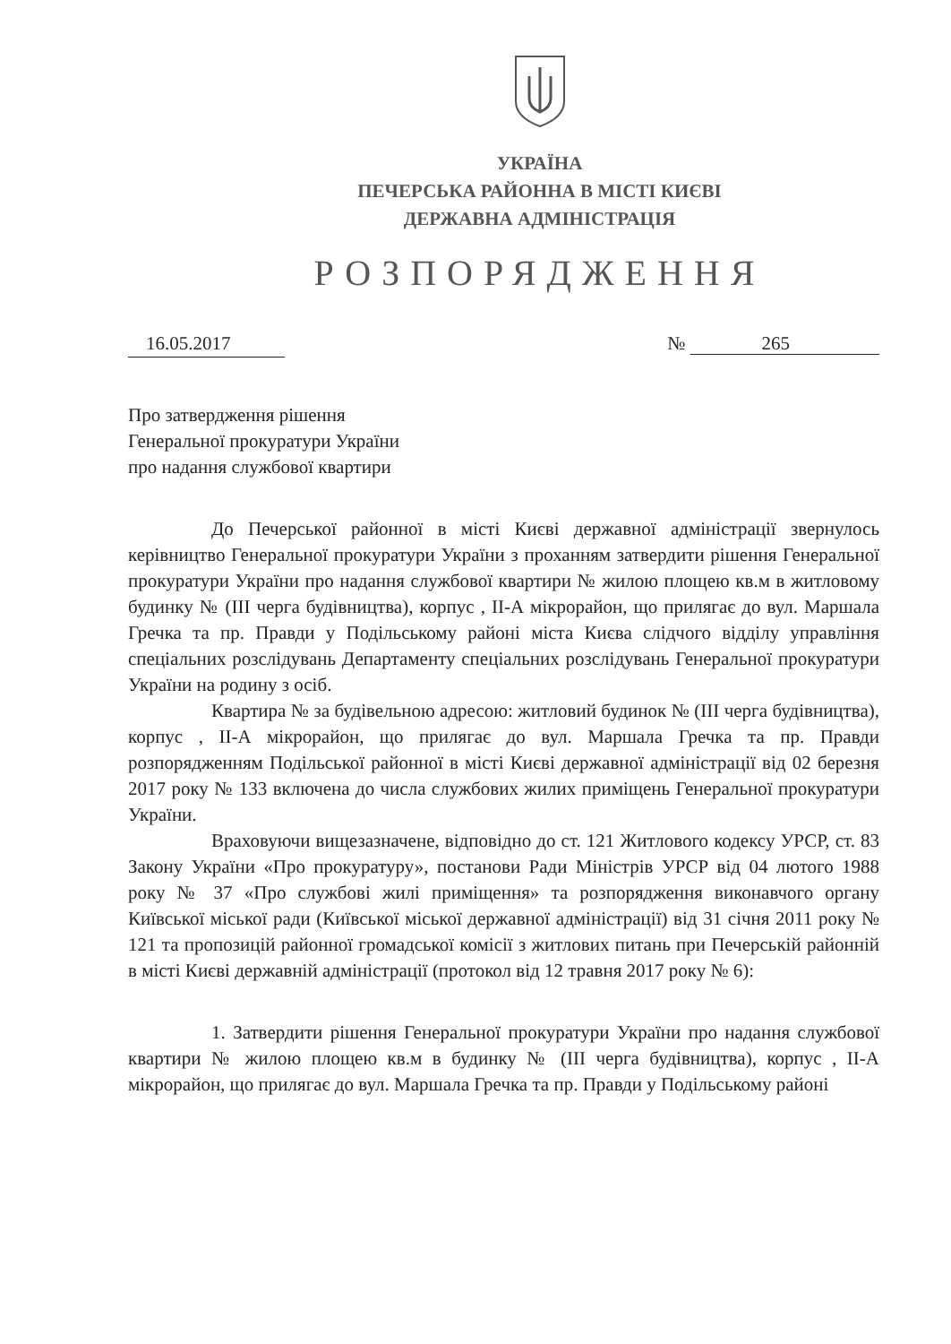УКРАЇНА
ПЕЧЕРСЬКА РАЙОННА В МІСТІ КИЄВІ
ДЕРЖАВНА АДМІНІСТРАЦІЯ
РОЗПОРЯДЖЕННЯ
16.05.2017 № 265
Про затвердження рішення
Генеральної прокуратури України
про надання службової квартири
До Печерської районної в місті Києві державної адміністрації звернулось керівництво Генеральної прокуратури України з проханням затвердити рішення Генеральної прокуратури України про надання службової квартири № жилою площею кв.м в житловому будинку № (III черга будівництва), корпус , II-А мікрорайон, що прилягає до вул. Маршала Гречка та пр. Правди у Подільському районі міста Києва слідчого відділу управління спеціальних розслідувань Департаменту спеціальних розслідувань Генеральної прокуратури України на родину з осіб.
Квартира № за будівельною адресою: житловий будинок № (III черга будівництва), корпус , II-А мікрорайон, що прилягає до вул. Маршала Гречка та пр. Правди розпорядженням Подільської районної в місті Києві державної адміністрації від 02 березня 2017 року № 133 включена до числа службових жилих приміщень Генеральної прокуратури України.
Враховуючи вищезазначене, відповідно до ст. 121 Житлового кодексу УРСР, ст. 83 Закону України «Про прокуратуру», постанови Ради Міністрів УРСР від 04 лютого 1988 року № 37 «Про службові жилі приміщення» та розпорядження виконавчого органу Київської міської ради (Київської міської державної адміністрації) від 31 січня 2011 року № 121 та пропозицій районної громадської комісії з житлових питань при Печерській районній в місті Києві державній адміністрації (протокол від 12 травня 2017 року № 6):
1. Затвердити рішення Генеральної прокуратури України про надання службової квартири № жилою площею кв.м в будинку № (III черга будівництва), корпус , II-А мікрорайон, що прилягає до вул. Маршала Гречка та пр. Правди у Подільському районі